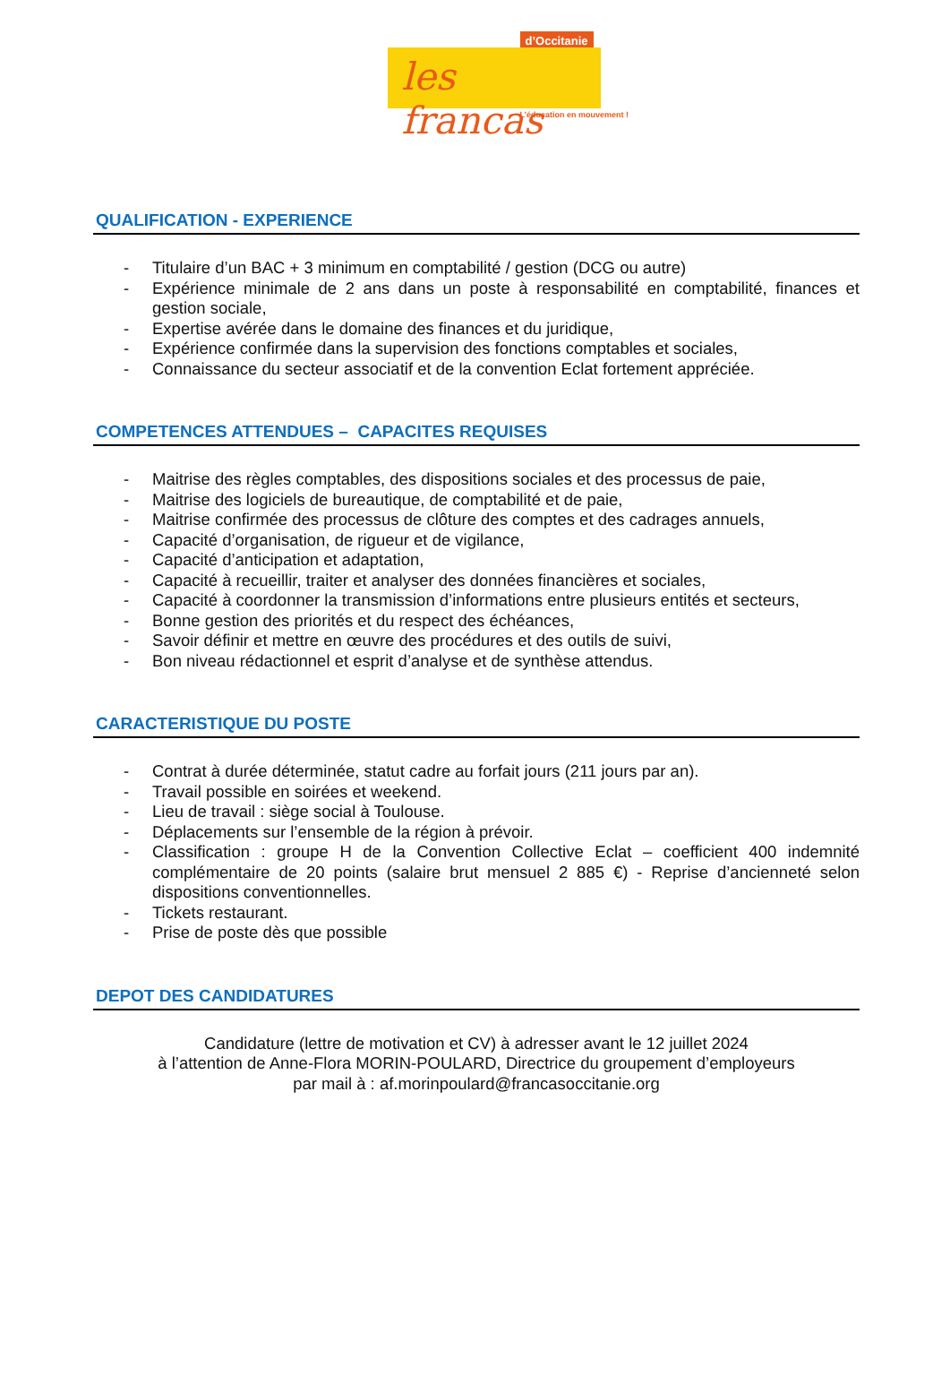d’Occitanie
les francas
L’éducation en mouvement !
QUALIFICATION - EXPERIENCE
- Titulaire d’un BAC + 3 minimum en comptabilité / gestion (DCG ou autre)
- Expérience minimale de 2 ans dans un poste à responsabilité en comptabilité, finances et gestion sociale,
- Expertise avérée dans le domaine des finances et du juridique,
- Expérience confirmée dans la supervision des fonctions comptables et sociales,
- Connaissance du secteur associatif et de la convention Eclat fortement appréciée.
COMPETENCES ATTENDUES – CAPACITES REQUISES
- Maitrise des règles comptables, des dispositions sociales et des processus de paie,
- Maitrise des logiciels de bureautique, de comptabilité et de paie,
- Maitrise confirmée des processus de clôture des comptes et des cadrages annuels,
- Capacité d’organisation, de rigueur et de vigilance,
- Capacité d’anticipation et adaptation,
- Capacité à recueillir, traiter et analyser des données financières et sociales,
- Capacité à coordonner la transmission d’informations entre plusieurs entités et secteurs,
- Bonne gestion des priorités et du respect des échéances,
- Savoir définir et mettre en œuvre des procédures et des outils de suivi,
- Bon niveau rédactionnel et esprit d’analyse et de synthèse attendus.
CARACTERISTIQUE DU POSTE
- Contrat à durée déterminée, statut cadre au forfait jours (211 jours par an).
- Travail possible en soirées et weekend.
- Lieu de travail : siège social à Toulouse.
- Déplacements sur l’ensemble de la région à prévoir.
- Classification : groupe H de la Convention Collective Eclat – coefficient 400 indemnité complémentaire de 20 points (salaire brut mensuel 2 885 €) - Reprise d’ancienneté selon dispositions conventionnelles.
- Tickets restaurant.
- Prise de poste dès que possible
DEPOT DES CANDIDATURES
Candidature (lettre de motivation et CV) à adresser avant le 12 juillet 2024
à l’attention de Anne-Flora MORIN-POULARD, Directrice du groupement d’employeurs
par mail à : af.morinpoulard@francasoccitanie.org